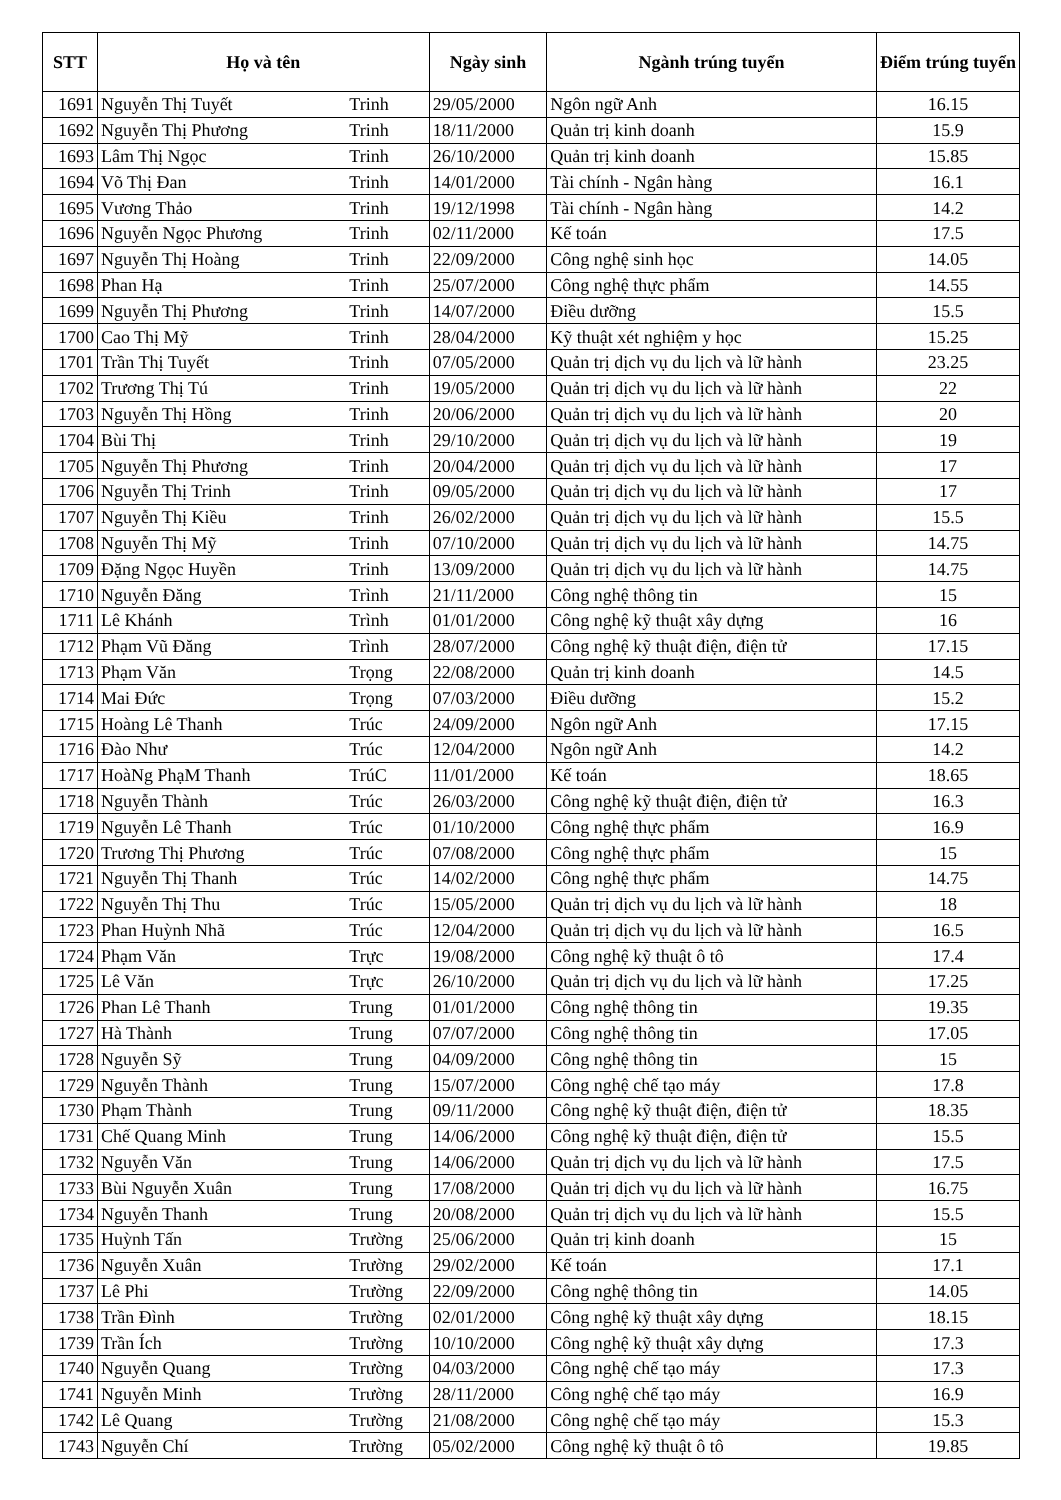| STT | Họ và tên | | Ngày sinh | Ngành trúng tuyển | Điểm trúng tuyển |
| --- | --- | --- | --- | --- | --- |
| 1691 | Nguyễn Thị Tuyết | Trinh | 29/05/2000 | Ngôn ngữ Anh | 16.15 |
| 1692 | Nguyễn Thị Phương | Trinh | 18/11/2000 | Quản trị kinh doanh | 15.9 |
| 1693 | Lâm Thị Ngọc | Trinh | 26/10/2000 | Quản trị kinh doanh | 15.85 |
| 1694 | Võ Thị Đan | Trinh | 14/01/2000 | Tài chính - Ngân hàng | 16.1 |
| 1695 | Vương Thảo | Trinh | 19/12/1998 | Tài chính - Ngân hàng | 14.2 |
| 1696 | Nguyễn Ngọc Phương | Trinh | 02/11/2000 | Kế toán | 17.5 |
| 1697 | Nguyễn Thị Hoàng | Trinh | 22/09/2000 | Công nghệ sinh học | 14.05 |
| 1698 | Phan Hạ | Trinh | 25/07/2000 | Công nghệ thực phẩm | 14.55 |
| 1699 | Nguyễn Thị Phương | Trinh | 14/07/2000 | Điều dưỡng | 15.5 |
| 1700 | Cao Thị Mỹ | Trinh | 28/04/2000 | Kỹ thuật xét nghiệm y học | 15.25 |
| 1701 | Trần Thị Tuyết | Trinh | 07/05/2000 | Quản trị dịch vụ du lịch và lữ hành | 23.25 |
| 1702 | Trương Thị Tú | Trinh | 19/05/2000 | Quản trị dịch vụ du lịch và lữ hành | 22 |
| 1703 | Nguyễn Thị Hồng | Trinh | 20/06/2000 | Quản trị dịch vụ du lịch và lữ hành | 20 |
| 1704 | Bùi Thị | Trinh | 29/10/2000 | Quản trị dịch vụ du lịch và lữ hành | 19 |
| 1705 | Nguyễn Thị Phương | Trinh | 20/04/2000 | Quản trị dịch vụ du lịch và lữ hành | 17 |
| 1706 | Nguyễn Thị Trinh | Trinh | 09/05/2000 | Quản trị dịch vụ du lịch và lữ hành | 17 |
| 1707 | Nguyễn Thị Kiều | Trinh | 26/02/2000 | Quản trị dịch vụ du lịch và lữ hành | 15.5 |
| 1708 | Nguyễn Thị Mỹ | Trinh | 07/10/2000 | Quản trị dịch vụ du lịch và lữ hành | 14.75 |
| 1709 | Đặng Ngọc Huyền | Trinh | 13/09/2000 | Quản trị dịch vụ du lịch và lữ hành | 14.75 |
| 1710 | Nguyễn Đăng | Trình | 21/11/2000 | Công nghệ thông tin | 15 |
| 1711 | Lê Khánh | Trình | 01/01/2000 | Công nghệ kỹ thuật xây dựng | 16 |
| 1712 | Phạm Vũ Đăng | Trình | 28/07/2000 | Công nghệ kỹ thuật điện, điện tử | 17.15 |
| 1713 | Phạm Văn | Trọng | 22/08/2000 | Quản trị kinh doanh | 14.5 |
| 1714 | Mai Đức | Trọng | 07/03/2000 | Điều dưỡng | 15.2 |
| 1715 | Hoàng Lê Thanh | Trúc | 24/09/2000 | Ngôn ngữ Anh | 17.15 |
| 1716 | Đào Như | Trúc | 12/04/2000 | Ngôn ngữ Anh | 14.2 |
| 1717 | HoàNg PhạM Thanh | TrúC | 11/01/2000 | Kế toán | 18.65 |
| 1718 | Nguyễn Thành | Trúc | 26/03/2000 | Công nghệ kỹ thuật điện, điện tử | 16.3 |
| 1719 | Nguyễn Lê Thanh | Trúc | 01/10/2000 | Công nghệ thực phẩm | 16.9 |
| 1720 | Trương Thị Phương | Trúc | 07/08/2000 | Công nghệ thực phẩm | 15 |
| 1721 | Nguyễn Thị Thanh | Trúc | 14/02/2000 | Công nghệ thực phẩm | 14.75 |
| 1722 | Nguyễn Thị Thu | Trúc | 15/05/2000 | Quản trị dịch vụ du lịch và lữ hành | 18 |
| 1723 | Phan Huỳnh Nhã | Trúc | 12/04/2000 | Quản trị dịch vụ du lịch và lữ hành | 16.5 |
| 1724 | Phạm Văn | Trực | 19/08/2000 | Công nghệ kỹ thuật ô tô | 17.4 |
| 1725 | Lê Văn | Trực | 26/10/2000 | Quản trị dịch vụ du lịch và lữ hành | 17.25 |
| 1726 | Phan Lê Thanh | Trung | 01/01/2000 | Công nghệ thông tin | 19.35 |
| 1727 | Hà Thành | Trung | 07/07/2000 | Công nghệ thông tin | 17.05 |
| 1728 | Nguyễn Sỹ | Trung | 04/09/2000 | Công nghệ thông tin | 15 |
| 1729 | Nguyễn Thành | Trung | 15/07/2000 | Công nghệ chế tạo máy | 17.8 |
| 1730 | Phạm Thành | Trung | 09/11/2000 | Công nghệ kỹ thuật điện, điện tử | 18.35 |
| 1731 | Chế Quang Minh | Trung | 14/06/2000 | Công nghệ kỹ thuật điện, điện tử | 15.5 |
| 1732 | Nguyễn Văn | Trung | 14/06/2000 | Quản trị dịch vụ du lịch và lữ hành | 17.5 |
| 1733 | Bùi Nguyễn Xuân | Trung | 17/08/2000 | Quản trị dịch vụ du lịch và lữ hành | 16.75 |
| 1734 | Nguyễn Thanh | Trung | 20/08/2000 | Quản trị dịch vụ du lịch và lữ hành | 15.5 |
| 1735 | Huỳnh Tấn | Trường | 25/06/2000 | Quản trị kinh doanh | 15 |
| 1736 | Nguyễn Xuân | Trường | 29/02/2000 | Kế toán | 17.1 |
| 1737 | Lê Phi | Trường | 22/09/2000 | Công nghệ thông tin | 14.05 |
| 1738 | Trần Đình | Trường | 02/01/2000 | Công nghệ kỹ thuật xây dựng | 18.15 |
| 1739 | Trần Ích | Trường | 10/10/2000 | Công nghệ kỹ thuật xây dựng | 17.3 |
| 1740 | Nguyễn Quang | Trường | 04/03/2000 | Công nghệ chế tạo máy | 17.3 |
| 1741 | Nguyễn Minh | Trường | 28/11/2000 | Công nghệ chế tạo máy | 16.9 |
| 1742 | Lê Quang | Trường | 21/08/2000 | Công nghệ chế tạo máy | 15.3 |
| 1743 | Nguyễn Chí | Trường | 05/02/2000 | Công nghệ kỹ thuật ô tô | 19.85 |